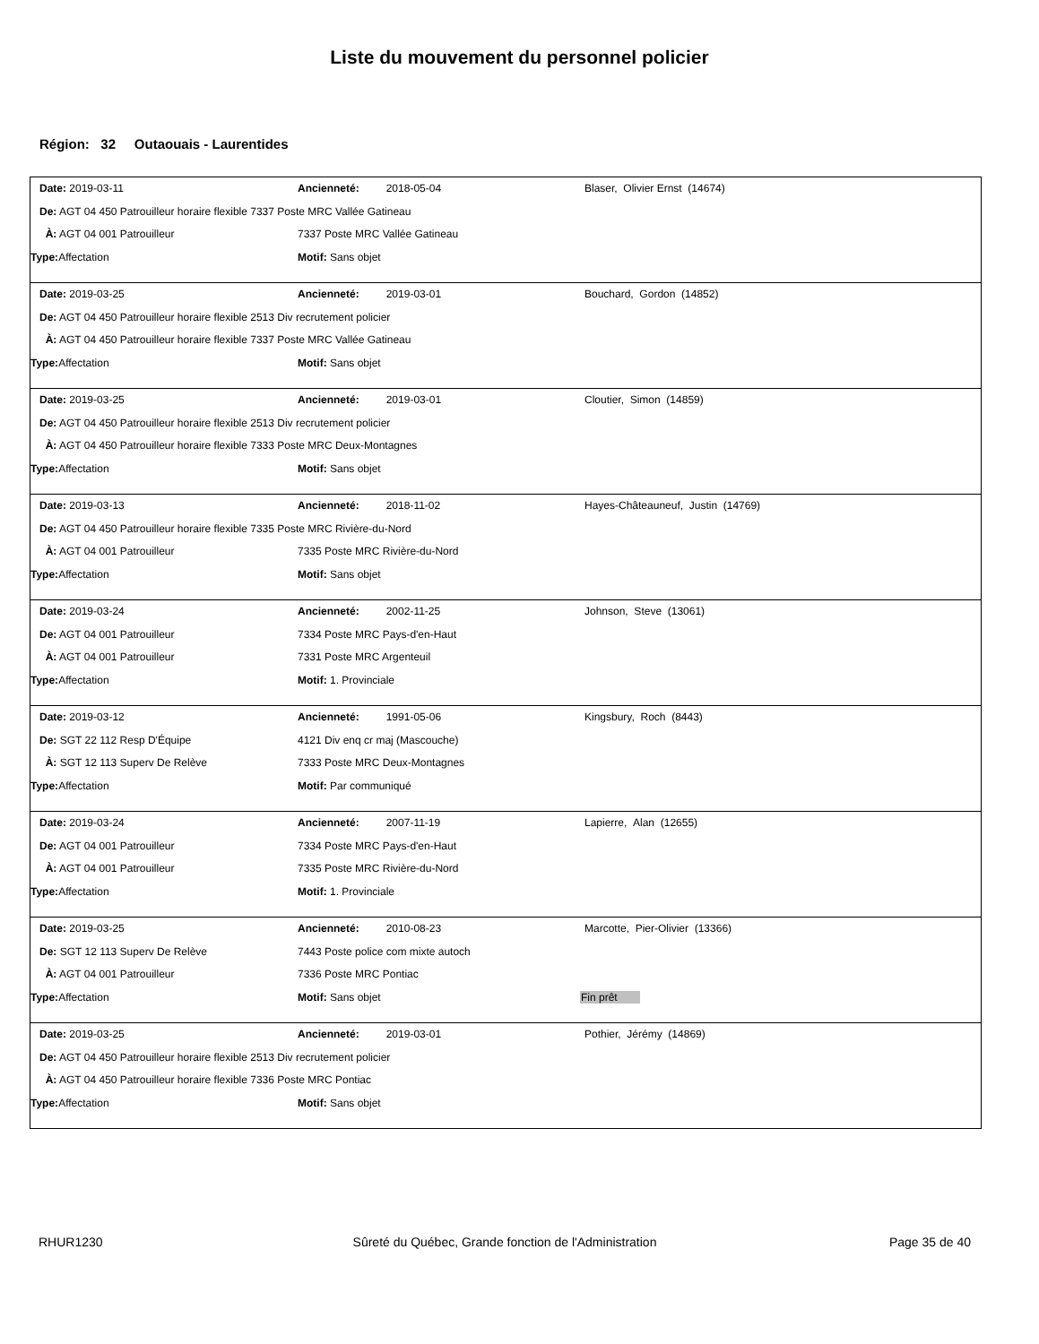Liste du mouvement du personnel policier
Région: 32 Outaouais - Laurentides
Date: 2019-03-11 Ancienneté: 2018-05-04 Blaser, Olivier Ernst (14674)
De: AGT 04 450 Patrouilleur horaire flexible 7337 Poste MRC Vallée Gatineau
À: AGT 04 001 Patrouilleur 7337 Poste MRC Vallée Gatineau
Type: Affectation Motif: Sans objet
Date: 2019-03-25 Ancienneté: 2019-03-01 Bouchard, Gordon (14852)
De: AGT 04 450 Patrouilleur horaire flexible 2513 Div recrutement policier
À: AGT 04 450 Patrouilleur horaire flexible 7337 Poste MRC Vallée Gatineau
Type: Affectation Motif: Sans objet
Date: 2019-03-25 Ancienneté: 2019-03-01 Cloutier, Simon (14859)
De: AGT 04 450 Patrouilleur horaire flexible 2513 Div recrutement policier
À: AGT 04 450 Patrouilleur horaire flexible 7333 Poste MRC Deux-Montagnes
Type: Affectation Motif: Sans objet
Date: 2019-03-13 Ancienneté: 2018-11-02 Hayes-Châteauneuf, Justin (14769)
De: AGT 04 450 Patrouilleur horaire flexible 7335 Poste MRC Rivière-du-Nord
À: AGT 04 001 Patrouilleur 7335 Poste MRC Rivière-du-Nord
Type: Affectation Motif: Sans objet
Date: 2019-03-24 Ancienneté: 2002-11-25 Johnson, Steve (13061)
De: AGT 04 001 Patrouilleur 7334 Poste MRC Pays-d'en-Haut
À: AGT 04 001 Patrouilleur 7331 Poste MRC Argenteuil
Type: Affectation Motif: 1. Provinciale
Date: 2019-03-12 Ancienneté: 1991-05-06 Kingsbury, Roch (8443)
De: SGT 22 112 Resp D'Équipe 4121 Div enq cr maj (Mascouche)
À: SGT 12 113 Superv De Relève 7333 Poste MRC Deux-Montagnes
Type: Affectation Motif: Par communiqué
Date: 2019-03-24 Ancienneté: 2007-11-19 Lapierre, Alan (12655)
De: AGT 04 001 Patrouilleur 7334 Poste MRC Pays-d'en-Haut
À: AGT 04 001 Patrouilleur 7335 Poste MRC Rivière-du-Nord
Type: Affectation Motif: 1. Provinciale
Date: 2019-03-25 Ancienneté: 2010-08-23 Marcotte, Pier-Olivier (13366)
De: SGT 12 113 Superv De Relève 7443 Poste police com mixte autoch
À: AGT 04 001 Patrouilleur 7336 Poste MRC Pontiac
Type: Affectation Motif: Sans objet Fin prêt
Date: 2019-03-25 Ancienneté: 2019-03-01 Pothier, Jérémy (14869)
De: AGT 04 450 Patrouilleur horaire flexible 2513 Div recrutement policier
À: AGT 04 450 Patrouilleur horaire flexible 7336 Poste MRC Pontiac
Type: Affectation Motif: Sans objet
RHUR1230 Sûreté du Québec, Grande fonction de l'Administration
Page 35 de 40